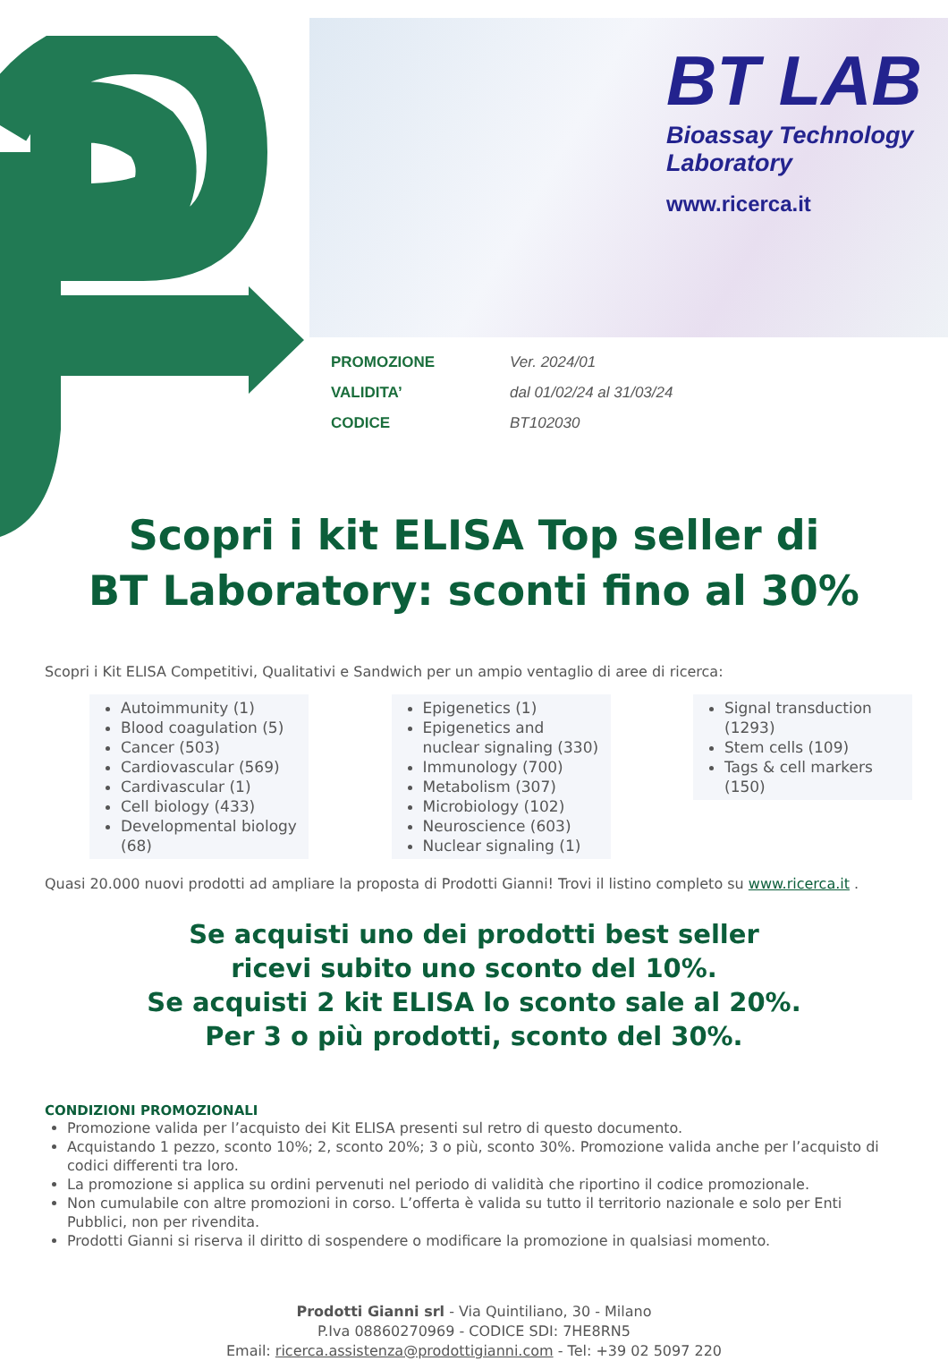BT LAB
Bioassay Technology
Laboratory
www.ricerca.it
PROMOZIONE Ver. 2024/01
VALIDITA’ dal 01/02/24 al 31/03/24
CODICE BT102030
Scopri i kit ELISA Top seller di
BT Laboratory: sconti fino al 30%
Scopri i Kit ELISA Competitivi, Qualitativi e Sandwich per un ampio ventaglio di aree di ricerca:
Autoimmunity (1)
Blood coagulation (5)
Cancer (503)
Cardiovascular (569)
Cardivascular (1)
Cell biology (433)
Developmental biology (68)
Epigenetics (1)
Epigenetics and nuclear signaling (330)
Immunology (700)
Metabolism (307)
Microbiology (102)
Neuroscience (603)
Nuclear signaling (1)
Signal transduction (1293)
Stem cells (109)
Tags & cell markers (150)
Quasi 20.000 nuovi prodotti ad ampliare la proposta di Prodotti Gianni! Trovi il listino completo su www.ricerca.it .
Se acquisti uno dei prodotti best seller
ricevi subito uno sconto del 10%.
Se acquisti 2 kit ELISA lo sconto sale al 20%.
Per 3 o più prodotti, sconto del 30%.
CONDIZIONI PROMOZIONALI
Promozione valida per l’acquisto dei Kit ELISA presenti sul retro di questo documento.
Acquistando 1 pezzo, sconto 10%; 2, sconto 20%; 3 o più, sconto 30%. Promozione valida anche per l’acquisto di codici differenti tra loro.
La promozione si applica su ordini pervenuti nel periodo di validità che riportino il codice promozionale.
Non cumulabile con altre promozioni in corso. L’offerta è valida su tutto il territorio nazionale e solo per Enti Pubblici, non per rivendita.
Prodotti Gianni si riserva il diritto di sospendere o modificare la promozione in qualsiasi momento.
Prodotti Gianni srl - Via Quintiliano, 30 - Milano
P.Iva 08860270969 - CODICE SDI: 7HE8RN5
Email: ricerca.assistenza@prodottigianni.com - Tel: +39 02 5097 220